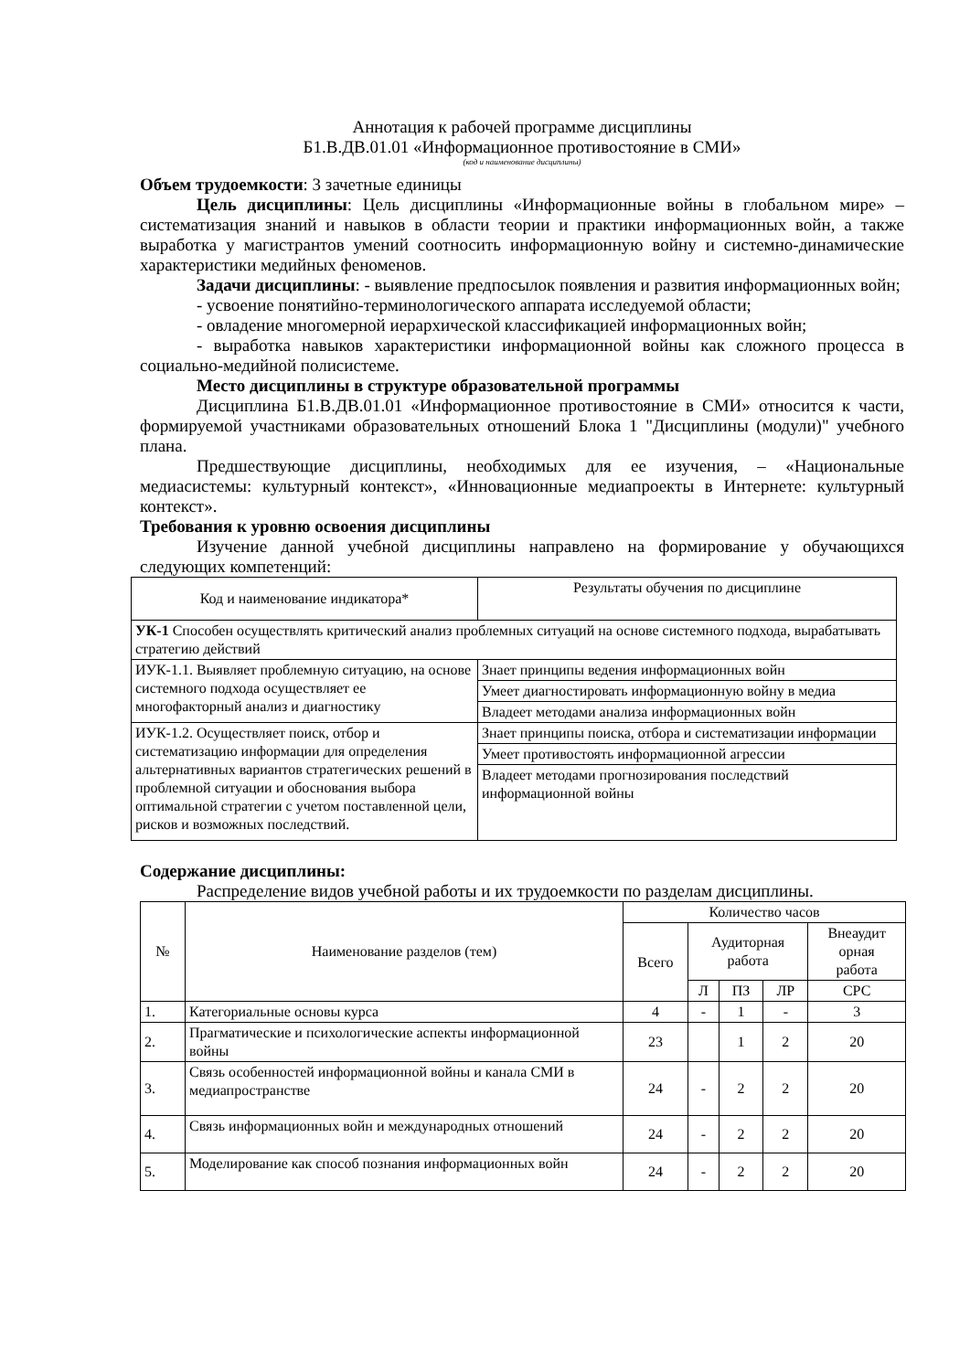Аннотация к рабочей программе дисциплины
Б1.В.ДВ.01.01 «Информационное противостояние в СМИ»
(код и наименование дисциплины)
Объем трудоемкости: 3 зачетные единицы
Цель дисциплины: Цель дисциплины «Информационные войны в глобальном мире» – систематизация знаний и навыков в области теории и практики информационных войн, а также выработка у магистрантов умений соотносить информационную войну и системно-динамические характеристики медийных феноменов.
Задачи дисциплины: - выявление предпосылок появления и развития информационных войн;
- усвоение понятийно-терминологического аппарата исследуемой области;
- овладение многомерной иерархической классификацией информационных войн;
- выработка навыков характеристики информационной войны как сложного процесса в социально-медийной полисистеме.
Место дисциплины в структуре образовательной программы
Дисциплина Б1.В.ДВ.01.01 «Информационное противостояние в СМИ» относится к части, формируемой участниками образовательных отношений Блока 1 "Дисциплины (модули)" учебного плана.
Предшествующие дисциплины, необходимых для ее изучения, – «Национальные медиасистемы: культурный контекст», «Инновационные медиапроекты в Интернете: культурный контекст».
Требования к уровню освоения дисциплины
Изучение данной учебной дисциплины направлено на формирование у обучающихся следующих компетенций:
| Код и наименование индикатора* | Результаты обучения по дисциплине |
| --- | --- |
| УК-1 Способен осуществлять критический анализ проблемных ситуаций на основе системного подхода, вырабатывать стратегию действий | |
| ИУК-1.1. Выявляет проблемную ситуацию, на основе системного подхода осуществляет ее многофакторный анализ и диагностику | Знает принципы ведения информационных войн |
| | Умеет диагностировать информационную войну в медиа |
| | Владеет методами анализа информационных войн |
| ИУК-1.2. Осуществляет поиск, отбор и систематизацию информации для определения альтернативных вариантов стратегических решений в проблемной ситуации и обоснования выбора оптимальной стратегии с учетом поставленной цели, рисков и возможных последствий. | Знает принципы поиска, отбора и систематизации информации |
| | Умеет противостоять информационной агрессии |
| | Владеет методами прогнозирования последствий информационной войны |
Содержание дисциплины:
Распределение видов учебной работы и их трудоемкости по разделам дисциплины.
| № | Наименование разделов (тем) | Количество часов | | | | |
| --- | --- | --- | --- | --- | --- | --- |
| | | Всего | Аудиторная работа | | | Внеаудит орная работа |
| | | | Л | ПЗ | ЛР | СРС |
| 1. | Категориальные основы курса | 4 | - | 1 | - | 3 |
| 2. | Прагматические и психологические аспекты информационной войны | 23 | | 1 | 2 | 20 |
| 3. | Связь особенностей информационной войны и канала СМИ в медиапространстве | 24 | - | 2 | 2 | 20 |
| 4. | Связь информационных войн и международных отношений | 24 | - | 2 | 2 | 20 |
| 5. | Моделирование как способ познания информационных войн | 24 | - | 2 | 2 | 20 |